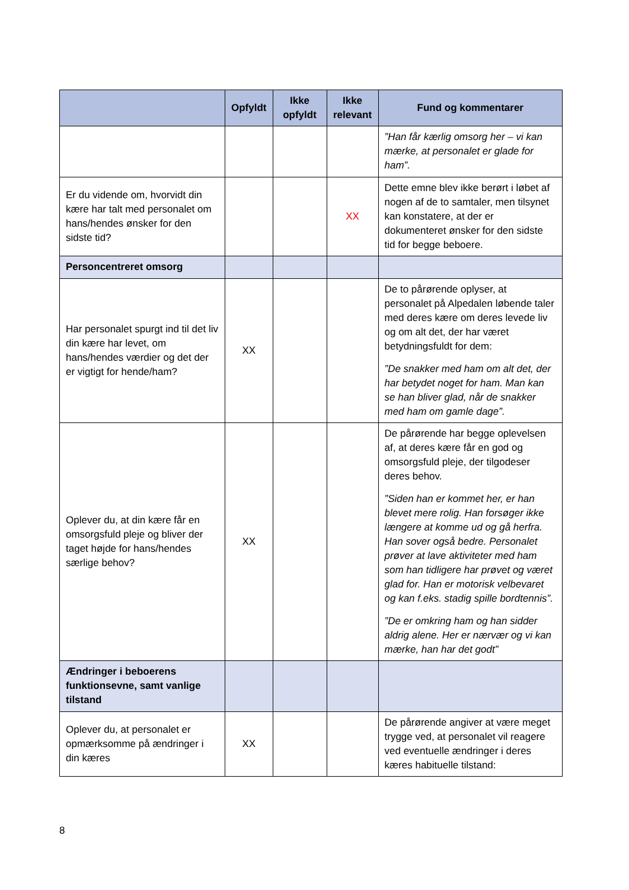| | Opfyldt | Ikke opfyldt | Ikke relevant | Fund og kommentarer |
| --- | --- | --- | --- | --- |
| | | | | ”Han får kærlig omsorg her – vi kan mærke, at personalet er glade for ham”. |
| Er du vidende om, hvorvidt din kære har talt med personalet om hans/hendes ønsker for den sidste tid? | | | XX | Dette emne blev ikke berørt i løbet af nogen af de to samtaler, men tilsynet kan konstatere, at der er dokumenteret ønsker for den sidste tid for begge beboere. |
| Personcentreret omsorg | | | | |
| Har personalet spurgt ind til det liv din kære har levet, om hans/hendes værdier og det der er vigtigt for hende/ham? | XX | | | De to pårørende oplyser, at personalet på Alpedalen løbende taler med deres kære om deres levede liv og om alt det, der har været betydningsfuldt for dem: ”De snakker med ham om alt det, der har betydet noget for ham. Man kan se han bliver glad, når de snakker med ham om gamle dage”. |
| Oplever du, at din kære får en omsorgsfuld pleje og bliver der taget højde for hans/hendes særlige behov? | XX | | | De pårørende har begge oplevelsen af, at deres kære får en god og omsorgsfuld pleje, der tilgodeser deres behov. ”Siden han er kommet her, er han blevet mere rolig. Han forsøger ikke længere at komme ud og gå herfra. Han sover også bedre. Personalet prøver at lave aktiviteter med ham som han tidligere har prøvet og været glad for. Han er motorisk velbevaret og kan f.eks. stadig spille bordtennis”. ”De er omkring ham og han sidder aldrig alene. Her er nærvær og vi kan mærke, han har det godt” |
| Ændringer i beboerens funktionsevne, samt vanlige tilstand | | | | |
| Oplever du, at personalet er opmærksomme på ændringer i din kæres | XX | | | De pårørende angiver at være meget trygge ved, at personalet vil reagere ved eventuelle ændringer i deres kæres habituelle tilstand: |
8